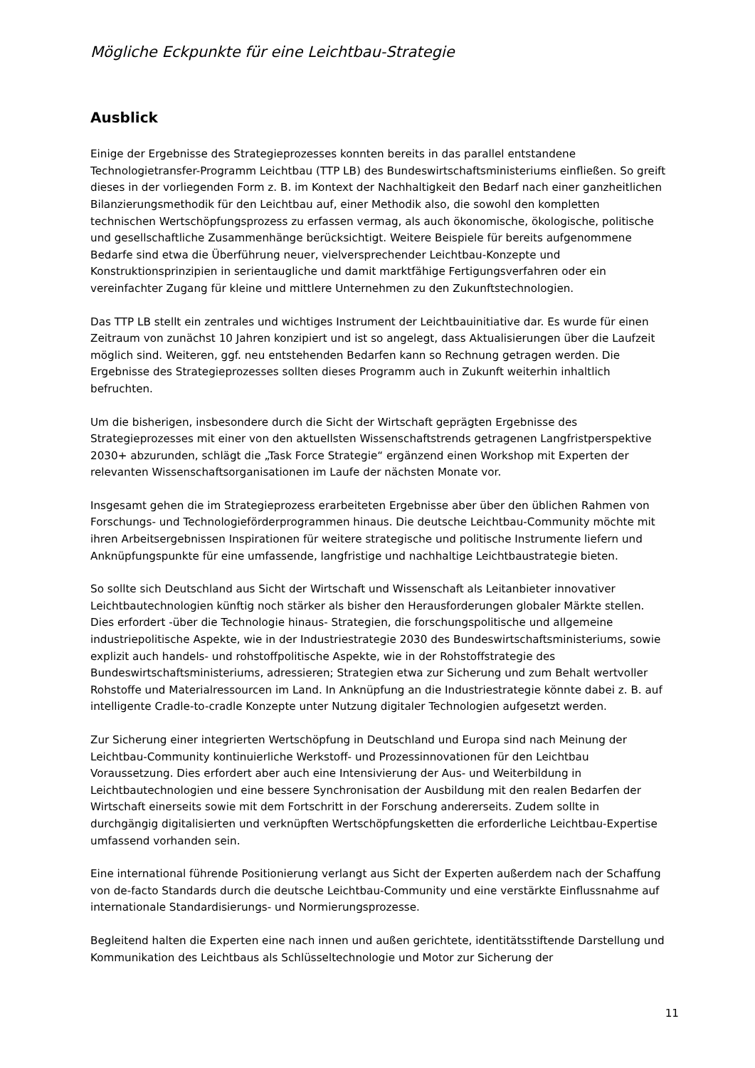Mögliche Eckpunkte für eine Leichtbau-Strategie
Ausblick
Einige der Ergebnisse des Strategieprozesses konnten bereits in das parallel entstandene Technologietransfer-Programm Leichtbau (TTP LB) des Bundeswirtschaftsministeriums einfließen. So greift dieses in der vorliegenden Form z. B. im Kontext der Nachhaltigkeit den Bedarf nach einer ganzheitlichen Bilanzierungsmethodik für den Leichtbau auf, einer Methodik also, die sowohl den kompletten technischen Wertschöpfungsprozess zu erfassen vermag, als auch ökonomische, ökologische, politische und gesellschaftliche Zusammenhänge berücksichtigt. Weitere Beispiele für bereits aufgenommene Bedarfe sind etwa die Überführung neuer, vielversprechender Leichtbau-Konzepte und Konstruktionsprinzipien in serientaugliche und damit marktfähige Fertigungsverfahren oder ein vereinfachter Zugang für kleine und mittlere Unternehmen zu den Zukunftstechnologien.
Das TTP LB stellt ein zentrales und wichtiges Instrument der Leichtbauinitiative dar. Es wurde für einen Zeitraum von zunächst 10 Jahren konzipiert und ist so angelegt, dass Aktualisierungen über die Laufzeit möglich sind. Weiteren, ggf. neu entstehenden Bedarfen kann so Rechnung getragen werden. Die Ergebnisse des Strategieprozesses sollten dieses Programm auch in Zukunft weiterhin inhaltlich befruchten.
Um die bisherigen, insbesondere durch die Sicht der Wirtschaft geprägten Ergebnisse des Strategieprozesses mit einer von den aktuellsten Wissenschaftstrends getragenen Langfristperspektive 2030+ abzurunden, schlägt die „Task Force Strategie“ ergänzend einen Workshop mit Experten der relevanten Wissenschaftsorganisationen im Laufe der nächsten Monate vor.
Insgesamt gehen die im Strategieprozess erarbeiteten Ergebnisse aber über den üblichen Rahmen von Forschungs- und Technologieförderprogrammen hinaus. Die deutsche Leichtbau-Community möchte mit ihren Arbeitsergebnissen Inspirationen für weitere strategische und politische Instrumente liefern und Anknüpfungspunkte für eine umfassende, langfristige und nachhaltige Leichtbaustrategie bieten.
So sollte sich Deutschland aus Sicht der Wirtschaft und Wissenschaft als Leitanbieter innovativer Leichtbautechnologien künftig noch stärker als bisher den Herausforderungen globaler Märkte stellen. Dies erfordert -über die Technologie hinaus- Strategien, die forschungspolitische und allgemeine industriepolitische Aspekte, wie in der Industriestrategie 2030 des Bundeswirtschaftsministeriums, sowie explizit auch handels- und rohstoffpolitische Aspekte, wie in der Rohstoffstrategie des Bundeswirtschaftsministeriums, adressieren; Strategien etwa zur Sicherung und zum Behalt wertvoller Rohstoffe und Materialressourcen im Land. In Anknüpfung an die Industriestrategie könnte dabei z. B. auf intelligente Cradle-to-cradle Konzepte unter Nutzung digitaler Technologien aufgesetzt werden.
Zur Sicherung einer integrierten Wertschöpfung in Deutschland und Europa sind nach Meinung der Leichtbau-Community kontinuierliche Werkstoff- und Prozessinnovationen für den Leichtbau Voraussetzung. Dies erfordert aber auch eine Intensivierung der Aus- und Weiterbildung in Leichtbautechnologien und eine bessere Synchronisation der Ausbildung mit den realen Bedarfen der Wirtschaft einerseits sowie mit dem Fortschritt in der Forschung andererseits. Zudem sollte in durchgängig digitalisierten und verknüpften Wertschöpfungsketten die erforderliche Leichtbau-Expertise umfassend vorhanden sein.
Eine international führende Positionierung verlangt aus Sicht der Experten außerdem nach der Schaffung von de-facto Standards durch die deutsche Leichtbau-Community und eine verstärkte Einflussnahme auf internationale Standardisierungs- und Normierungsprozesse.
Begleitend halten die Experten eine nach innen und außen gerichtete, identitätsstiftende Darstellung und Kommunikation des Leichtbaus als Schlüsseltechnologie und Motor zur Sicherung der
11